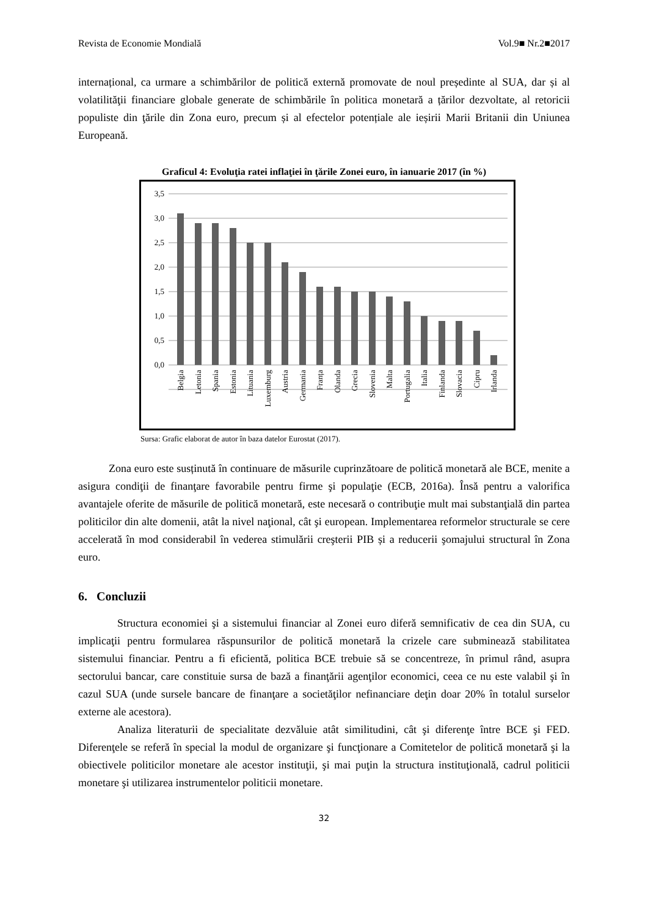Revista de Economie Mondială Vol.9■ Nr.2■2017
internațional, ca urmare a schimbărilor de politică externă promovate de noul președinte al SUA, dar și al volatilităţii financiare globale generate de schimbările în politica monetară a țărilor dezvoltate, al retoricii populiste din ţările din Zona euro, precum și al efectelor potențiale ale ieșirii Marii Britanii din Uniunea Europeană.
Graficul 4: Evoluţia ratei inflaţiei în ţările Zonei euro, în ianuarie 2017 (în %)
3,5
3,0
2,5
2,0
1,5
1,0
0,5
0,0
Belgia
Letonia
Spania
Estonia
Lituania
Luxemburg
Austria
Germania
Franța
Olanda
Grecia
Slovenia
Malta
Portugalia
Italia
Finlanda
Slovacia
Cipru
Irlanda
Sursa: Grafic elaborat de autor în baza datelor Eurostat (2017).
Zona euro este susținută în continuare de măsurile cuprinzătoare de politică monetară ale BCE, menite a asigura condiţii de finanţare favorabile pentru firme şi populaţie (ECB, 2016a). Însă pentru a valorifica avantajele oferite de măsurile de politică monetară, este necesară o contribuţie mult mai substanţială din partea politicilor din alte domenii, atât la nivel naţional, cât şi european. Implementarea reformelor structurale se cere accelerată în mod considerabil în vederea stimulării creşterii PIB și a reducerii şomajului structural în Zona euro.
6. Concluzii
Structura economiei şi a sistemului financiar al Zonei euro diferă semnificativ de cea din SUA, cu implicaţii pentru formularea răspunsurilor de politică monetară la crizele care subminează stabilitatea sistemului financiar. Pentru a fi eficientă, politica BCE trebuie să se concentreze, în primul rând, asupra sectorului bancar, care constituie sursa de bază a finanţării agenţilor economici, ceea ce nu este valabil şi în cazul SUA (unde sursele bancare de finanţare a societăţilor nefinanciare deţin doar 20% în totalul surselor externe ale acestora).
Analiza literaturii de specialitate dezvăluie atât similitudini, cât şi diferenţe între BCE şi FED. Diferenţele se referă în special la modul de organizare şi funcţionare a Comitetelor de politică monetară şi la obiectivele politicilor monetare ale acestor instituţii, şi mai puţin la structura instituţională, cadrul politicii monetare şi utilizarea instrumentelor politicii monetare.
32